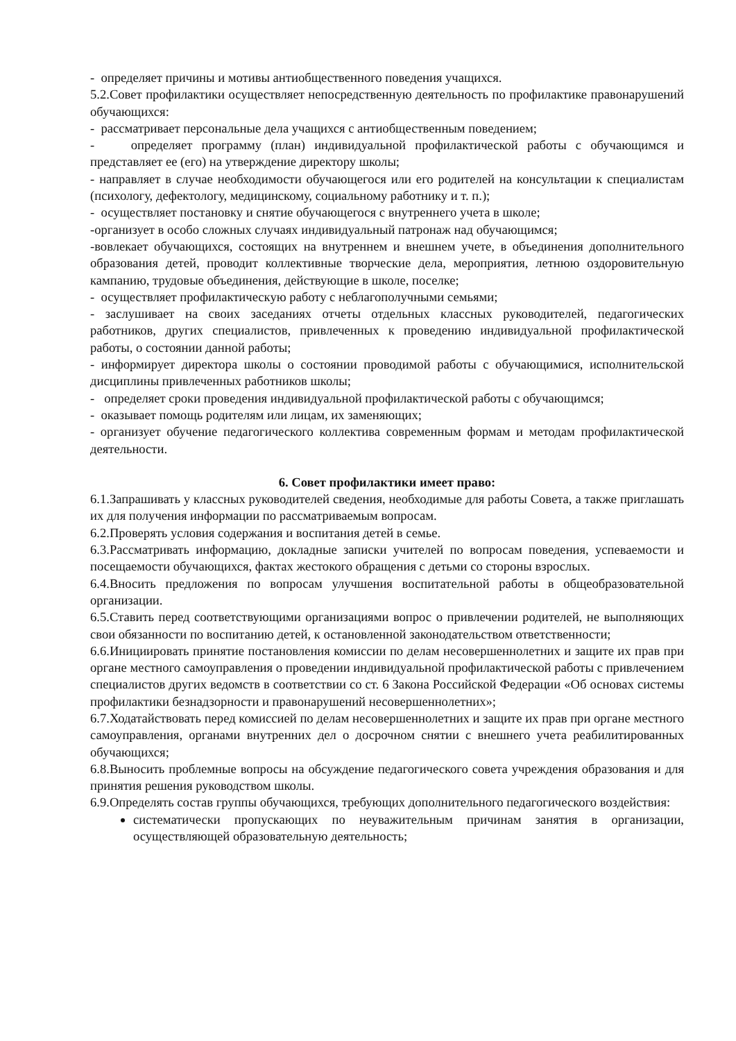- определяет причины и мотивы антиобщественного поведения учащихся.
5.2.Совет профилактики осуществляет непосредственную деятельность по профилактике правонарушений обучающихся:
- рассматривает персональные дела учащихся с антиобщественным поведением;
- определяет программу (план) индивидуальной профилактической работы с обучающимся и представляет ее (его) на утверждение директору школы;
- направляет в случае необходимости обучающегося или его родителей на консультации к специалистам (психологу, дефектологу, медицинскому, социальному работнику и т. п.);
- осуществляет постановку и снятие обучающегося с внутреннего учета в школе;
-организует в особо сложных случаях индивидуальный патронаж над обучающимся;
-вовлекает обучающихся, состоящих на внутреннем и внешнем учете, в объединения дополнительного образования детей, проводит коллективные творческие дела, мероприятия, летнюю оздоровительную кампанию, трудовые объединения, действующие в школе, поселке;
- осуществляет профилактическую работу с неблагополучными семьями;
- заслушивает на своих заседаниях отчеты отдельных классных руководителей, педагогических работников, других специалистов, привлеченных к проведению индивидуальной профилактической работы, о состоянии данной работы;
- информирует директора школы о состоянии проводимой работы с обучающимися, исполнительской дисциплины привлеченных работников школы;
- определяет сроки проведения индивидуальной профилактической работы с обучающимся;
- оказывает помощь родителям или лицам, их заменяющих;
- организует обучение педагогического коллектива современным формам и методам профилактической деятельности.
6. Совет профилактики имеет право:
6.1.Запрашивать у классных руководителей сведения, необходимые для работы Совета, а также приглашать их для получения информации по рассматриваемым вопросам.
6.2.Проверять условия содержания и воспитания детей в семье.
6.3.Рассматривать информацию, докладные записки учителей по вопросам поведения, успеваемости и посещаемости обучающихся, фактах жестокого обращения с детьми со стороны взрослых.
6.4.Вносить предложения по вопросам улучшения воспитательной работы в общеобразовательной организации.
6.5.Ставить перед соответствующими организациями вопрос о привлечении родителей, не выполняющих свои обязанности по воспитанию детей, к остановленной законодательством ответственности;
6.6.Инициировать принятие постановления комиссии по делам несовершеннолетних и защите их прав при органе местного самоуправления о проведении индивидуальной профилактической работы с привлечением специалистов других ведомств в соответствии со ст. 6 Закона Российской Федерации «Об основах системы профилактики безнадзорности и правонарушений несовершеннолетних»;
6.7.Ходатайствовать перед комиссией по делам несовершеннолетних и защите их прав при органе местного самоуправления, органами внутренних дел о досрочном снятии с внешнего учета реабилитированных обучающихся;
6.8.Выносить проблемные вопросы на обсуждение педагогического совета учреждения образования и для принятия решения руководством школы.
6.9.Определять состав группы обучающихся, требующих дополнительного педагогического воздействия:
систематически пропускающих по неуважительным причинам занятия в организации, осуществляющей образовательную деятельность;